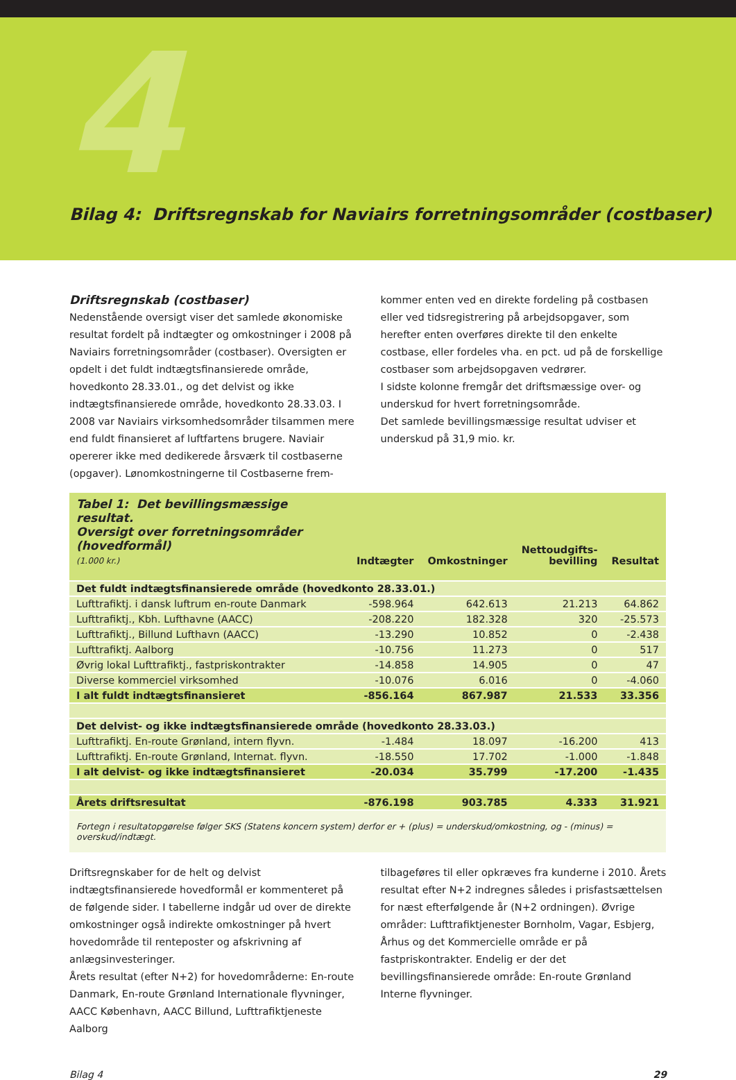4
Bilag 4: Driftsregnskab for Naviairs forretningsområder (costbaser)
Driftsregnskab (costbaser)
Nedenstående oversigt viser det samlede økonomiske resultat fordelt på indtægter og omkostninger i 2008 på Naviairs forretningsområder (costbaser). Oversigten er opdelt i det fuldt indtægtsfinansierede område, hovedkonto 28.33.01., og det delvist og ikke indtægtsfinansierede område, hovedkonto 28.33.03. I 2008 var Naviairs virksomhedsområder tilsammen mere end fuldt finansieret af luftfartens brugere. Naviair opererer ikke med dedikerede årsværk til costbaserne (opgaver). Lønomkostningerne til Costbaserne frem-
kommer enten ved en direkte fordeling på costbasen eller ved tidsregistrering på arbejdsopgaver, som herefter enten overføres direkte til den enkelte costbase, eller fordeles vha. en pct. ud på de forskellige costbaser som arbejdsopgaven vedrører.
I sidste kolonne fremgår det driftsmæssige over- og underskud for hvert forretningsområde.
Det samlede bevillingsmæssige resultat udviser et underskud på 31,9 mio. kr.
| Tabel 1: Det bevillingsmæssige resultat. Oversigt over forretningsområder (hovedformål) (1.000 kr.) | Indtægter | Omkostninger | Nettoudgifts- bevilling | Resultat |
| --- | --- | --- | --- | --- |
| Det fuldt indtægtsfinansierede område (hovedkonto 28.33.01.) | | | | |
| Lufttrafiktj. i dansk luftrum en-route Danmark | -598.964 | 642.613 | 21.213 | 64.862 |
| Lufttrafiktj., Kbh. Lufthavne (AACC) | -208.220 | 182.328 | 320 | -25.573 |
| Lufttrafiktj., Billund Lufthavn (AACC) | -13.290 | 10.852 | 0 | -2.438 |
| Lufttrafiktj. Aalborg | -10.756 | 11.273 | 0 | 517 |
| Øvrig lokal Lufttrafiktj., fastpriskontrakter | -14.858 | 14.905 | 0 | 47 |
| Diverse kommerciel virksomhed | -10.076 | 6.016 | 0 | -4.060 |
| I alt fuldt indtægtsfinansieret | -856.164 | 867.987 | 21.533 | 33.356 |
| Det delvist- og ikke indtægtsfinansierede område (hovedkonto 28.33.03.) | | | | |
| Lufttrafiktj. En-route Grønland, intern flyvn. | -1.484 | 18.097 | -16.200 | 413 |
| Lufttrafiktj. En-route Grønland, Internat. flyvn. | -18.550 | 17.702 | -1.000 | -1.848 |
| I alt delvist- og ikke indtægtsfinansieret | -20.034 | 35.799 | -17.200 | -1.435 |
| Årets driftsresultat | -876.198 | 903.785 | 4.333 | 31.921 |
| Fortegn i resultatopgørelse følger SKS (Statens koncern system) derfor er + (plus) = underskud/omkostning, og - (minus) = overskud/indtægt. | | | | |
Driftsregnskaber for de helt og delvist indtægtsfinansierede hovedformål er kommenteret på de følgende sider. I tabellerne indgår ud over de direkte omkostninger også indirekte omkostninger på hvert hovedområde til renteposter og afskrivning af anlægsinvesteringer.
Årets resultat (efter N+2) for hovedområderne: En-route Danmark, En-route Grønland Internationale flyvninger, AACC København, AACC Billund, Lufttrafiktjeneste Aalborg
tilbageføres til eller opkræves fra kunderne i 2010. Årets resultat efter N+2 indregnes således i prisfastsættelsen for næst efterfølgende år (N+2 ordningen). Øvrige områder: Lufttrafiktjenester Bornholm, Vagar, Esbjerg, Århus og det Kommercielle område er på fastpriskontrakter. Endelig er der det bevillingsfinansierede område: En-route Grønland Interne flyvninger.
Bilag 4 29